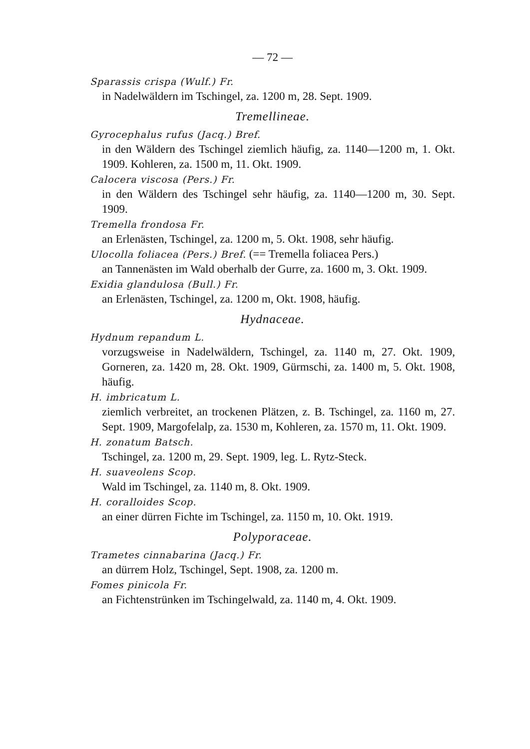— 72 —
Sparassis crispa (Wulf.) Fr.
in Nadelwäldern im Tschingel, za. 1200 m, 28. Sept. 1909.
Tremellineae.
Gyrocephalus rufus (Jacq.) Bref.
in den Wäldern des Tschingel ziemlich häufig, za. 1140—1200 m, 1. Okt. 1909. Kohleren, za. 1500 m, 11. Okt. 1909.
Calocera viscosa (Pers.) Fr.
in den Wäldern des Tschingel sehr häufig, za. 1140—1200 m, 30. Sept. 1909.
Tremella frondosa Fr.
an Erlenästen, Tschingel, za. 1200 m, 5. Okt. 1908, sehr häufig.
Ulocolla foliacea (Pers.) Bref. (== Tremella foliacea Pers.)
an Tannenästen im Wald oberhalb der Gurre, za. 1600 m, 3. Okt. 1909.
Exidia glandulosa (Bull.) Fr.
an Erlenästen, Tschingel, za. 1200 m, Okt. 1908, häufig.
Hydnaceae.
Hydnum repandum L.
vorzugsweise in Nadelwäldern, Tschingel, za. 1140 m, 27. Okt. 1909, Gorneren, za. 1420 m, 28. Okt. 1909, Gürmschi, za. 1400 m, 5. Okt. 1908, häufig.
H. imbricatum L.
ziemlich verbreitet, an trockenen Plätzen, z. B. Tschingel, za. 1160 m, 27. Sept. 1909, Margofelalp, za. 1530 m, Kohleren, za. 1570 m, 11. Okt. 1909.
H. zonatum Batsch.
Tschingel, za. 1200 m, 29. Sept. 1909, leg. L. Rytz-Steck.
H. suaveolens Scop.
Wald im Tschingel, za. 1140 m, 8. Okt. 1909.
H. coralloides Scop.
an einer dürren Fichte im Tschingel, za. 1150 m, 10. Okt. 1919.
Polyporaceae.
Trametes cinnabarina (Jacq.) Fr.
an dürrem Holz, Tschingel, Sept. 1908, za. 1200 m.
Fomes pinicola Fr.
an Fichtenstrünken im Tschingelwald, za. 1140 m, 4. Okt. 1909.